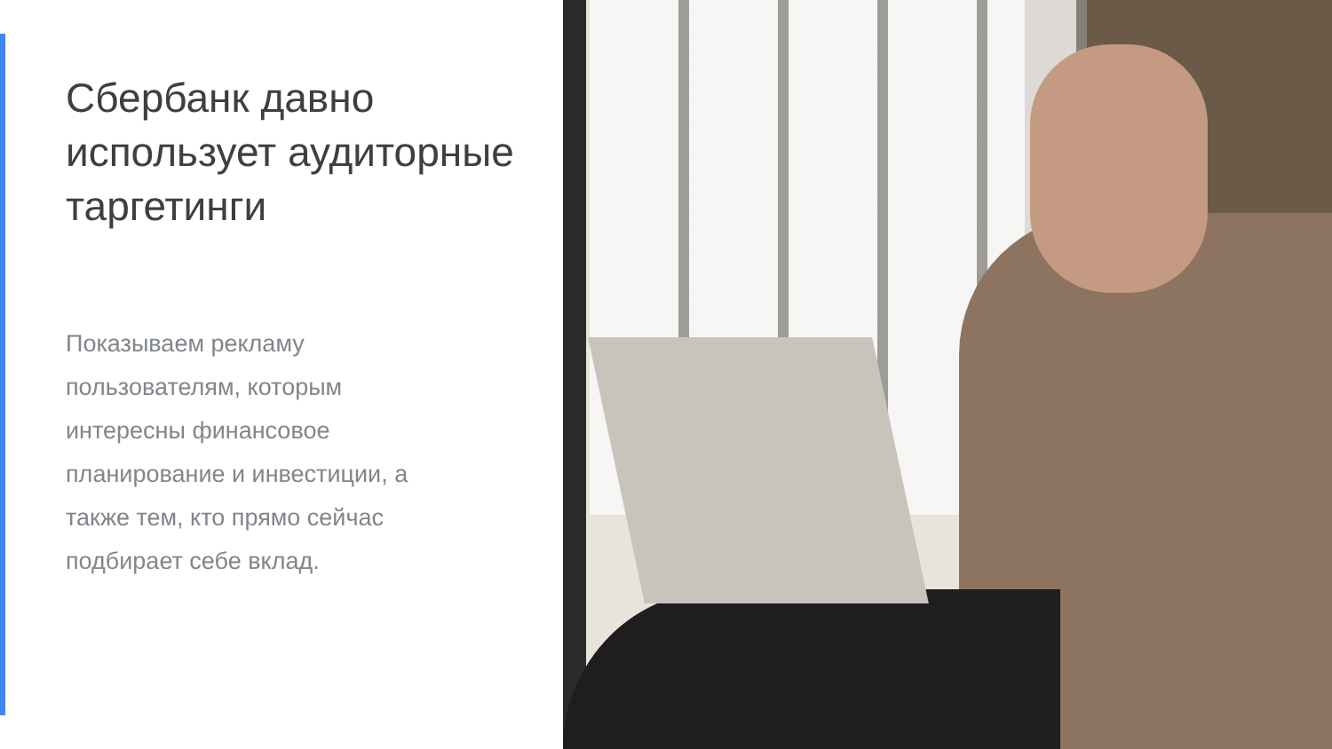Сбербанк давно использует аудиторные таргетинги
Показываем рекламу пользователям, которым интересны финансовое планирование и инвестиции, а также тем, кто прямо сейчас подбирает себе вклад.